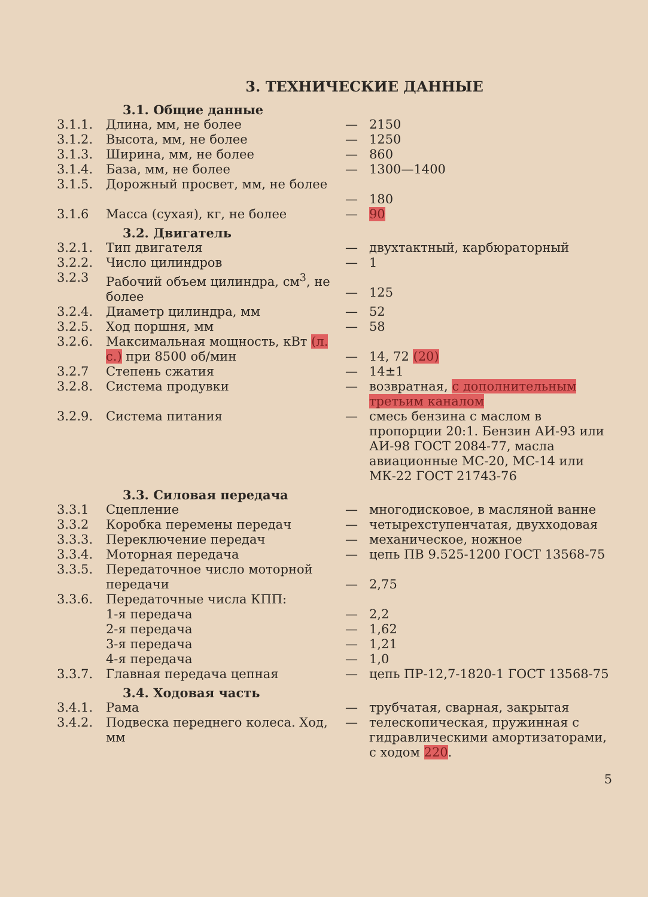3. ТЕХНИЧЕСКИЕ ДАННЫЕ
3.1. Общие данные
| 3.1.1. | Длина, мм, не более | — | 2150 |
| 3.1.2. | Высота, мм, не более | — | 1250 |
| 3.1.3. | Ширина, мм, не более | — | 860 |
| 3.1.4. | База, мм, не более | — | 1300—1400 |
| 3.1.5. | Дорожный просвет, мм, не более | — | 180 |
| 3.1.6 | Масса (сухая), кг, не более | — | 90 |
3.2. Двигатель
| 3.2.1. | Тип двигателя | — | двухтактный, карбюраторный |
| 3.2.2. | Число цилиндров | — | 1 |
| 3.2.3 | Рабочий объем цилиндра, см<sup>3</sup>, не более | — | 125 |
| 3.2.4. | Диаметр цилиндра, мм | — | 52 |
| 3.2.5. | Ход поршня, мм | — | 58 |
| 3.2.6. | Максимальная мощность, кВт (л. с.) при 8500 об/мин | — | 14, 72 (20) |
| 3.2.7 | Степень сжатия | — | 14±1 |
| 3.2.8. | Система продувки | — | возвратная, с дополнительным третьим каналом |
| 3.2.9. | Система питания | — | смесь бензина с маслом в пропорции 20:1. Бензин АИ-93 или АИ-98 ГОСТ 2084-77, масла авиационные МС-20, МС-14 или МК-22 ГОСТ 21743-76 |
3.3. Силовая передача
| 3.3.1 | Сцепление | — | многодисковое, в масляной ванне |
| 3.3.2 | Коробка перемены передач | — | четырехступенчатая, двухходовая |
| 3.3.3. | Переключение передач | — | механическое, ножное |
| 3.3.4. | Моторная передача | — | цепь ПВ 9.525-1200 ГОСТ 13568-75 |
| 3.3.5. | Передаточное число моторной передачи | — | 2,75 |
| 3.3.6. | Передаточные числа КПП: | | |
| | 1-я передача | — | 2,2 |
| | 2-я передача | — | 1,62 |
| | 3-я передача | — | 1,21 |
| | 4-я передача | — | 1,0 |
| 3.3.7. | Главная передача цепная | — | цепь ПР-12,7-1820-1 ГОСТ 13568-75 |
3.4. Ходовая часть
| 3.4.1. | Рама | — | трубчатая, сварная, закрытая |
| 3.4.2. | Подвеска переднего колеса. Ход, мм | — | телескопическая, пружинная с гидравлическими амортизаторами, с ходом 220 . |
5